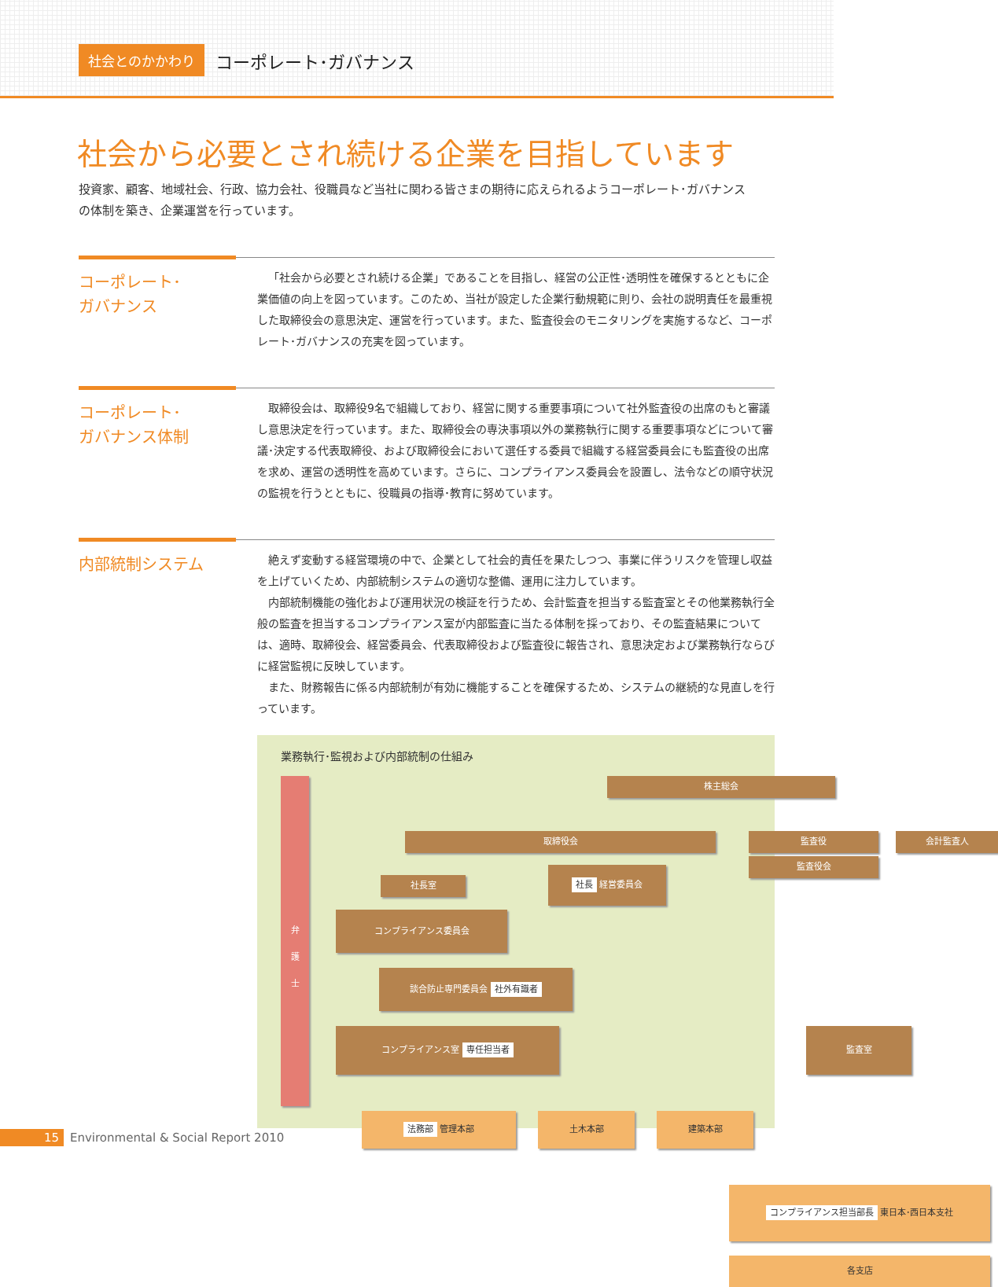社会とのかかわり コーポレート･ガバナンス
社会から必要とされ続ける企業を目指しています
投資家、顧客、地域社会、行政、協力会社、役職員など当社に関わる皆さまの期待に応えられるようコーポレート･ガバナンスの体制を築き、企業運営を行っています。
コーポレート･
ガバナンス
「社会から必要とされ続ける企業」であることを目指し、経営の公正性･透明性を確保するとともに企業価値の向上を図っています。このため、当社が設定した企業行動規範に則り、会社の説明責任を最重視した取締役会の意思決定、運営を行っています。また、監査役会のモニタリングを実施するなど、コーポレート･ガバナンスの充実を図っています。
コーポレート･
ガバナンス体制
取締役会は、取締役9名で組織しており、経営に関する重要事項について社外監査役の出席のもと審議し意思決定を行っています。また、取締役会の専決事項以外の業務執行に関する重要事項などについて審議･決定する代表取締役、および取締役会において選任する委員で組織する経営委員会にも監査役の出席を求め、運営の透明性を高めています。さらに、コンプライアンス委員会を設置し、法令などの順守状況の監視を行うとともに、役職員の指導･教育に努めています。
内部統制システム
絶えず変動する経営環境の中で、企業として社会的責任を果たしつつ、事業に伴うリスクを管理し収益を上げていくため、内部統制システムの適切な整備、運用に注力しています。
内部統制機能の強化および運用状況の検証を行うため、会計監査を担当する監査室とその他業務執行全般の監査を担当するコンプライアンス室が内部監査に当たる体制を採っており、その監査結果については、適時、取締役会、経営委員会、代表取締役および監査役に報告され、意思決定および業務執行ならびに経営監視に反映しています。
また、財務報告に係る内部統制が有効に機能することを確保するため、システムの継続的な見直しを行っています。
業務執行･監視および内部統制の仕組み
弁
護
士
株主総会
取締役会 監査役 会計監査人
監査役会
社長室
社長 経営委員会
コンプライアンス委員会
談合防止専門委員会 社外有識者
コンプライアンス室 専任担当者 監査室
法務部 管理本部 土木本部 建築本部
コンプライアンス担当部長 東日本･西日本支社
各支店
15 Environmental & Social Report 2010